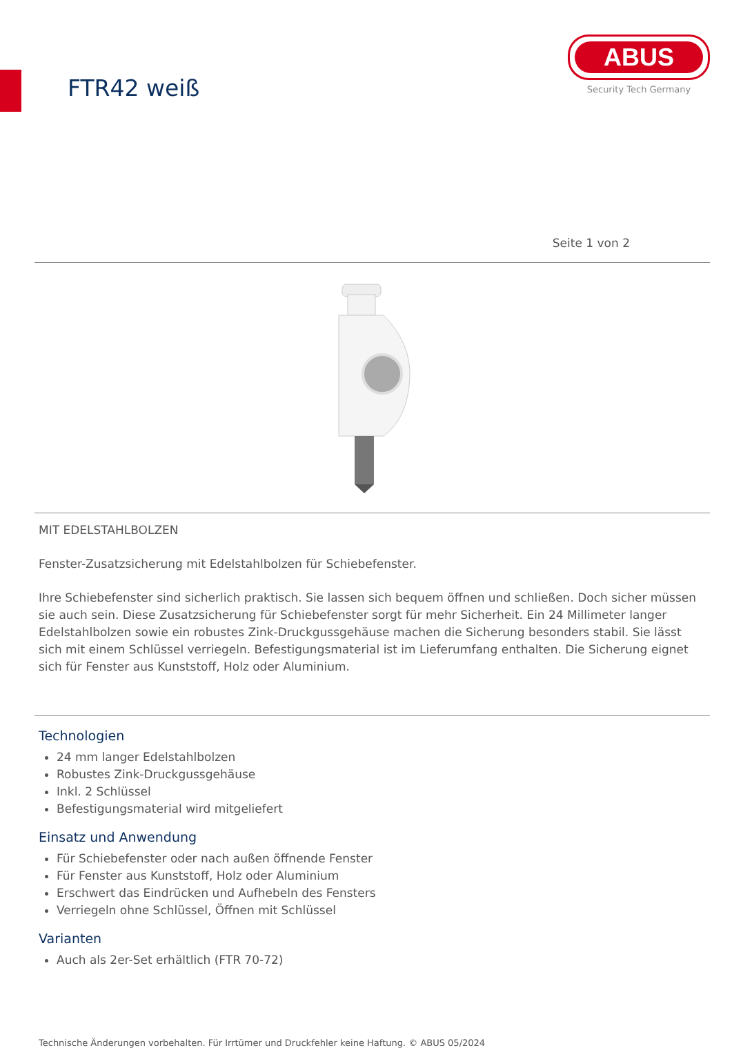FTR42 weiß
ABUS
Security Tech Germany
Seite 1 von 2
MIT EDELSTAHLBOLZEN
Fenster-Zusatzsicherung mit Edelstahlbolzen für Schiebefenster.
Ihre Schiebefenster sind sicherlich praktisch. Sie lassen sich bequem öffnen und schließen. Doch sicher müssen sie auch sein. Diese Zusatzsicherung für Schiebefenster sorgt für mehr Sicherheit. Ein 24 Millimeter langer Edelstahlbolzen sowie ein robustes Zink-Druckgussgehäuse machen die Sicherung besonders stabil. Sie lässt sich mit einem Schlüssel verriegeln. Befestigungsmaterial ist im Lieferumfang enthalten. Die Sicherung eignet sich für Fenster aus Kunststoff, Holz oder Aluminium.
Technologien
24 mm langer Edelstahlbolzen
Robustes Zink-Druckgussgehäuse
Inkl. 2 Schlüssel
Befestigungsmaterial wird mitgeliefert
Einsatz und Anwendung
Für Schiebefenster oder nach außen öffnende Fenster
Für Fenster aus Kunststoff, Holz oder Aluminium
Erschwert das Eindrücken und Aufhebeln des Fensters
Verriegeln ohne Schlüssel, Öffnen mit Schlüssel
Varianten
Auch als 2er-Set erhältlich (FTR 70-72)
Technische Änderungen vorbehalten. Für Irrtümer und Druckfehler keine Haftung. © ABUS 05/2024